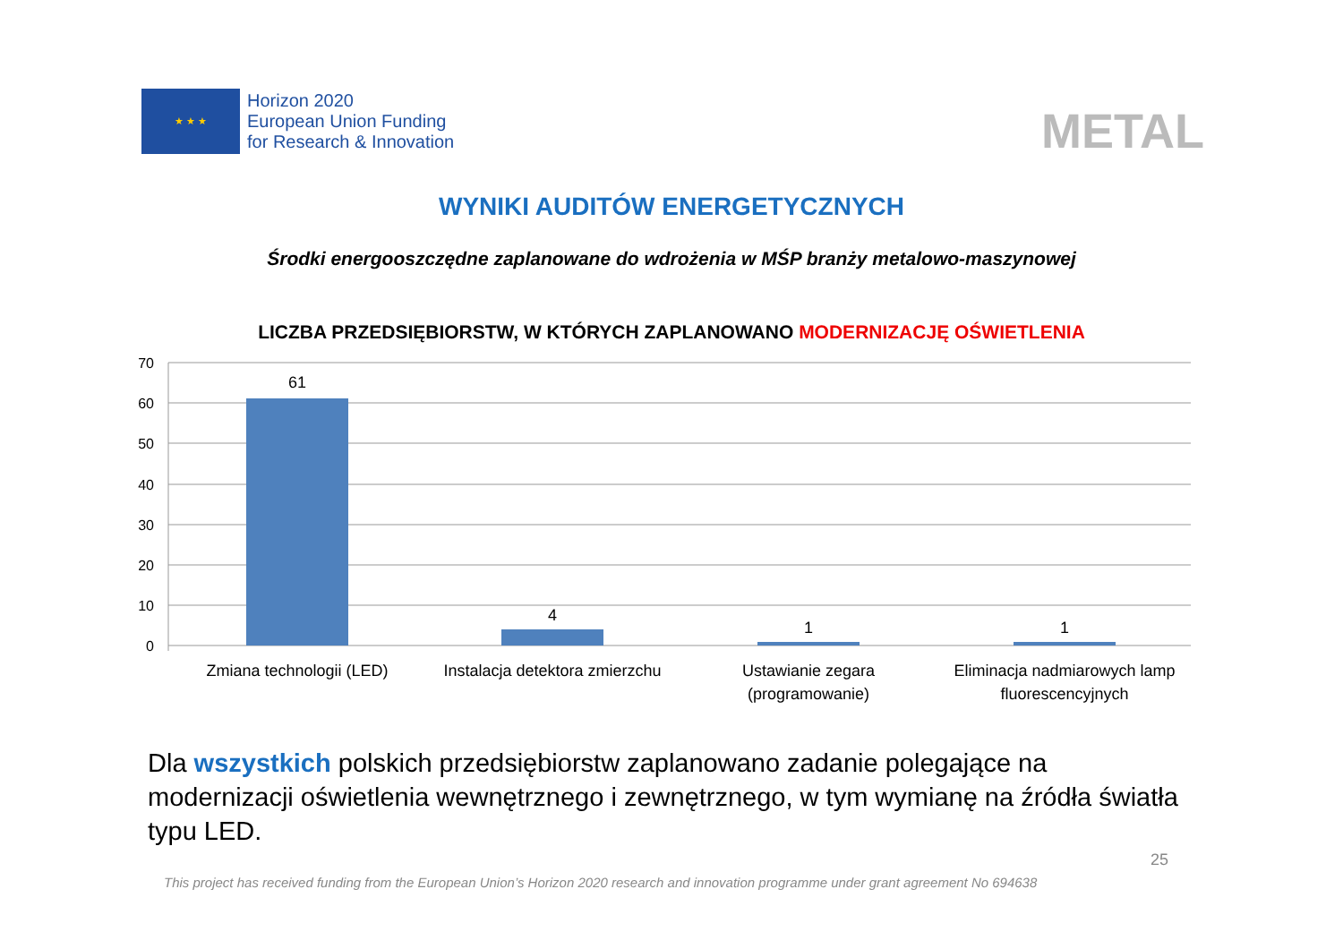★ ★ ★
Horizon 2020
European Union Funding
for Research & Innovation
METAL
WYNIKI AUDITÓW ENERGETYCZNYCH
Środki energooszczędne zaplanowane do wdrożenia w MŚP branży metalowo-maszynowej
LICZBA PRZEDSIĘBIORSTW, W KTÓRYCH ZAPLANOWANO MODERNIZACJĘ OŚWIETLENIA
70
60
50
40
30
20
10
0
61
4
1
1
Zmiana technologii (LED)
Instalacja detektora zmierzchu
Ustawianie zegara
(programowanie)
Eliminacja nadmiarowych lamp
fluorescencyjnych
Dla wszystkich polskich przedsiębiorstw zaplanowano zadanie polegające na modernizacji oświetlenia wewnętrznego i zewnętrznego, w tym wymianę na źródła światła typu LED.
This project has received funding from the European Union’s Horizon 2020 research and innovation programme under grant agreement No 694638
25